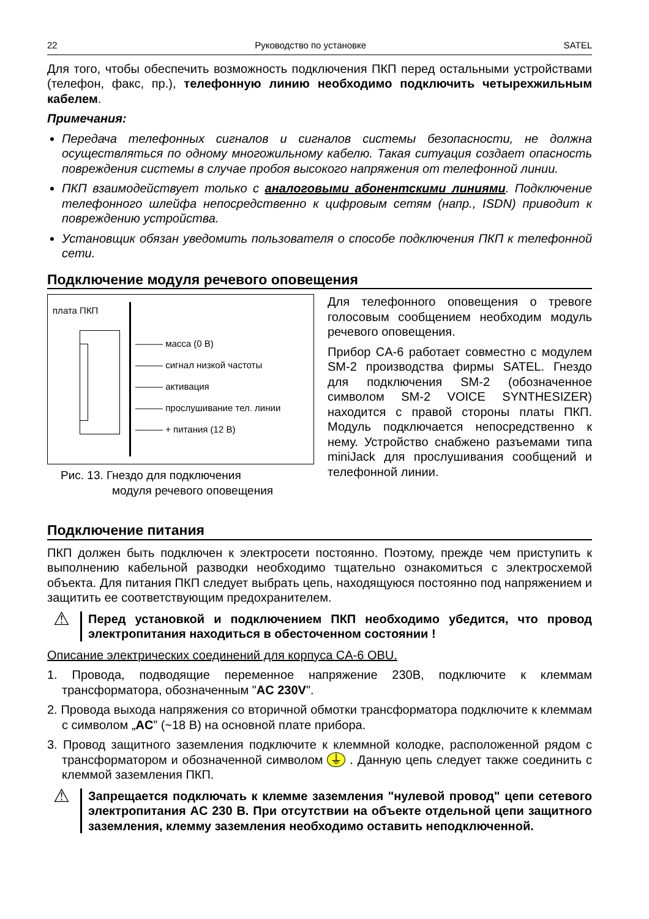22 Руководство по установке SATEL
Для того, чтобы обеспечить возможность подключения ПКП перед остальными устройствами (телефон, факс, пр.), телефонную линию необходимо подключить четырехжильным кабелем.
Примечания:
Передача телефонных сигналов и сигналов системы безопасности, не должна осуществляться по одному многожильному кабелю. Такая ситуация создает опасность повреждения системы в случае пробоя высокого напряжения от телефонной линии.
ПКП взаимодействует только с аналоговыми абонентскими линиями. Подключение телефонного шлейфа непосредственно к цифровым сетям (напр., ISDN) приводит к повреждению устройства.
Установщик обязан уведомить пользователя о способе подключения ПКП к телефонной сети.
Подключение модуля речевого оповещения
плата ПКП
——— масса (0 В)
——— сигнал низкой частоты
——— активация
——— прослушивание тел. линии
——— + питания (12 В)
Рис. 13. Гнездо для подключения
модуля речевого оповещения
Для телефонного оповещения о тревоге голосовым сообщением необходим модуль речевого оповещения.
Прибор CA-6 работает совместно с модулем SM-2 производства фирмы SATEL. Гнездо для подключения SM-2 (обозначенное символом SM-2 VOICE SYNTHESIZER) находится с правой стороны платы ПКП. Модуль подключается непосредственно к нему. Устройство снабжено разъемами типа miniJack для прослушивания сообщений и телефонной линии.
Подключение питания
ПКП должен быть подключен к электросети постоянно. Поэтому, прежде чем приступить к выполнению кабельной разводки необходимо тщательно ознакомиться с электросхемой объекта. Для питания ПКП следует выбрать цепь, находящуюся постоянно под напряжением и защитить ее соответствующим предохранителем.
⚠
Перед установкой и подключением ПКП необходимо убедится, что провод электропитания находиться в обесточенном состоянии !
Описание электрических соединений для корпуса CA-6 OBU.
1. Провода, подводящие переменное напряжение 230В, подключите к клеммам трансформатора, обозначенным "AC 230V".
2. Провода выхода напряжения со вторичной обмотки трансформатора подключите к клеммам с символом „AC” (~18 В) на основной плате прибора.
3. Провод защитного заземления подключите к клеммной колодке, расположенной рядом с трансформатором и обозначенной символом ⏚ . Данную цепь следует также соединить с клеммой заземления ПКП.
⚠
Запрещается подключать к клемме заземления "нулевой провод" цепи сетевого электропитания AC 230 В. При отсутствии на объекте отдельной цепи защитного заземления, клемму заземления необходимо оставить неподключенной.